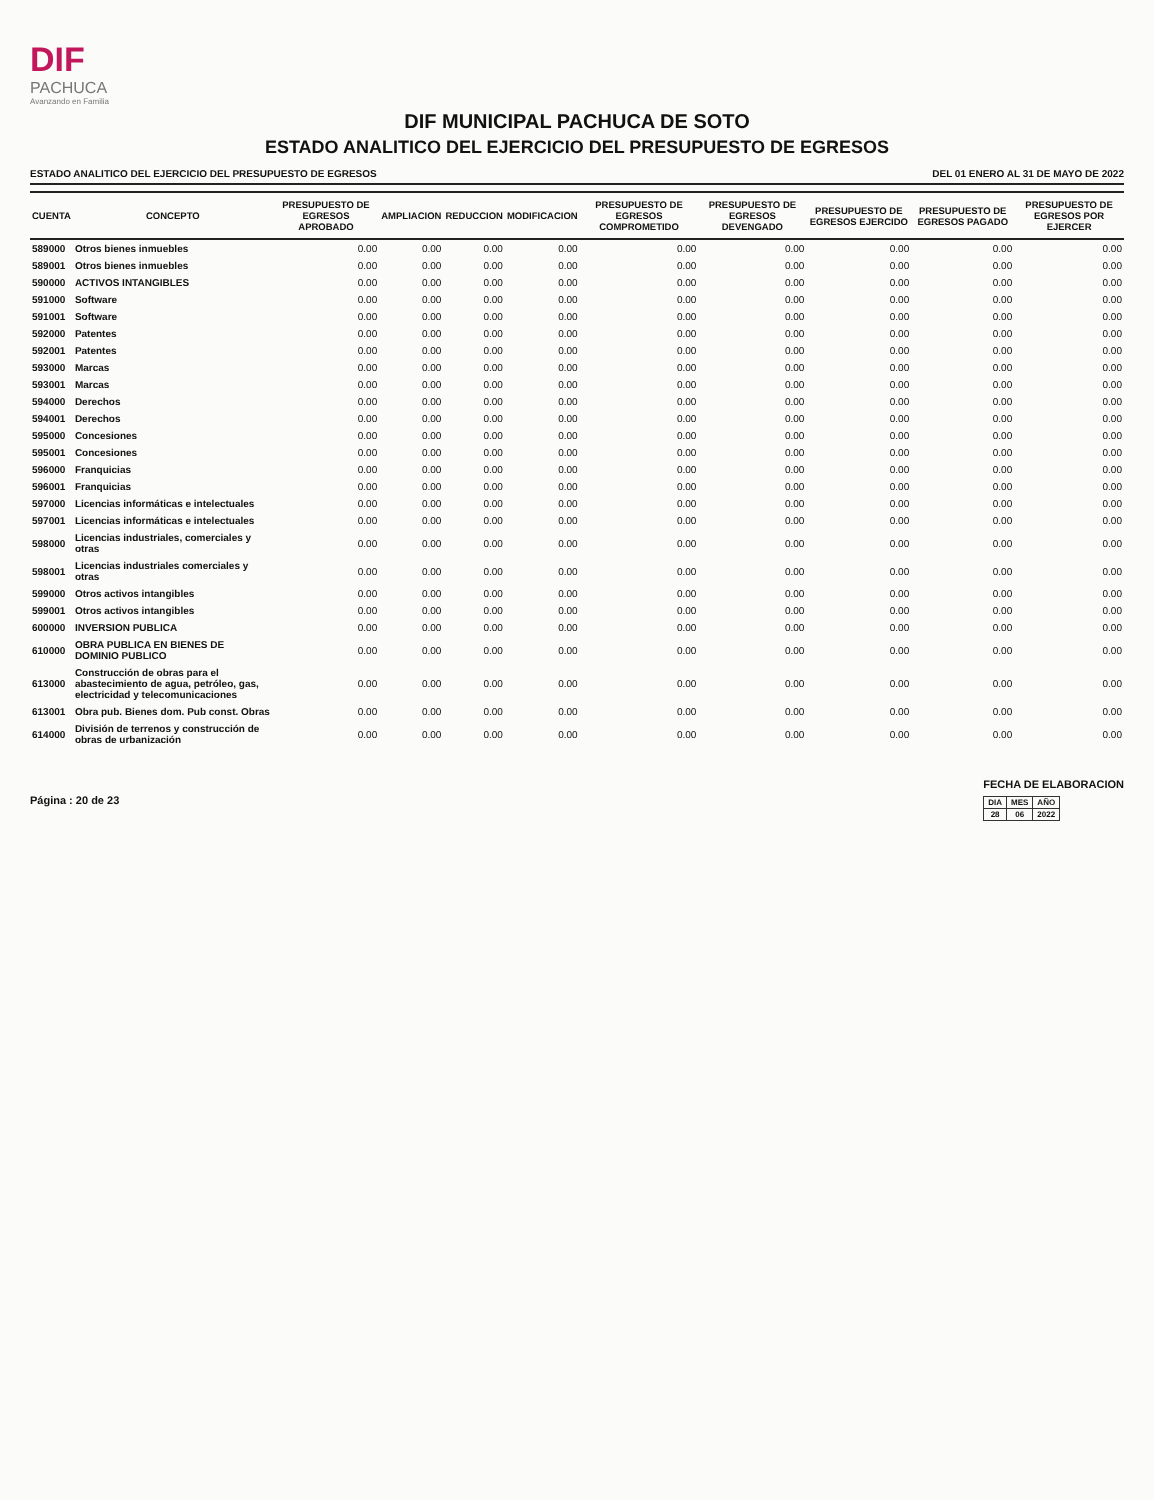DIF
PACHUCA
Avanzando en Familia
DIF MUNICIPAL PACHUCA DE SOTO
ESTADO ANALITICO DEL EJERCICIO DEL PRESUPUESTO DE EGRESOS
ESTADO ANALITICO DEL EJERCICIO DEL PRESUPUESTO DE EGRESOS DEL 01 ENERO AL 31 DE MAYO DE 2022
| CUENTA | CONCEPTO | PRESUPUESTO DE EGRESOS APROBADO | AMPLIACION | REDUCCION | MODIFICACION | PRESUPUESTO DE EGRESOS COMPROMETIDO | PRESUPUESTO DE EGRESOS DEVENGADO | PRESUPUESTO DE EGRESOS EJERCIDO | PRESUPUESTO DE EGRESOS PAGADO | PRESUPUESTO DE EGRESOS POR EJERCER |
| --- | --- | --- | --- | --- | --- | --- | --- | --- | --- | --- |
| 589000 | Otros bienes inmuebles | 0.00 | 0.00 | 0.00 | 0.00 | 0.00 | 0.00 | 0.00 | 0.00 | 0.00 |
| 589001 | Otros bienes inmuebles | 0.00 | 0.00 | 0.00 | 0.00 | 0.00 | 0.00 | 0.00 | 0.00 | 0.00 |
| 590000 | ACTIVOS INTANGIBLES | 0.00 | 0.00 | 0.00 | 0.00 | 0.00 | 0.00 | 0.00 | 0.00 | 0.00 |
| 591000 | Software | 0.00 | 0.00 | 0.00 | 0.00 | 0.00 | 0.00 | 0.00 | 0.00 | 0.00 |
| 591001 | Software | 0.00 | 0.00 | 0.00 | 0.00 | 0.00 | 0.00 | 0.00 | 0.00 | 0.00 |
| 592000 | Patentes | 0.00 | 0.00 | 0.00 | 0.00 | 0.00 | 0.00 | 0.00 | 0.00 | 0.00 |
| 592001 | Patentes | 0.00 | 0.00 | 0.00 | 0.00 | 0.00 | 0.00 | 0.00 | 0.00 | 0.00 |
| 593000 | Marcas | 0.00 | 0.00 | 0.00 | 0.00 | 0.00 | 0.00 | 0.00 | 0.00 | 0.00 |
| 593001 | Marcas | 0.00 | 0.00 | 0.00 | 0.00 | 0.00 | 0.00 | 0.00 | 0.00 | 0.00 |
| 594000 | Derechos | 0.00 | 0.00 | 0.00 | 0.00 | 0.00 | 0.00 | 0.00 | 0.00 | 0.00 |
| 594001 | Derechos | 0.00 | 0.00 | 0.00 | 0.00 | 0.00 | 0.00 | 0.00 | 0.00 | 0.00 |
| 595000 | Concesiones | 0.00 | 0.00 | 0.00 | 0.00 | 0.00 | 0.00 | 0.00 | 0.00 | 0.00 |
| 595001 | Concesiones | 0.00 | 0.00 | 0.00 | 0.00 | 0.00 | 0.00 | 0.00 | 0.00 | 0.00 |
| 596000 | Franquicias | 0.00 | 0.00 | 0.00 | 0.00 | 0.00 | 0.00 | 0.00 | 0.00 | 0.00 |
| 596001 | Franquicias | 0.00 | 0.00 | 0.00 | 0.00 | 0.00 | 0.00 | 0.00 | 0.00 | 0.00 |
| 597000 | Licencias informáticas e intelectuales | 0.00 | 0.00 | 0.00 | 0.00 | 0.00 | 0.00 | 0.00 | 0.00 | 0.00 |
| 597001 | Licencias informáticas e intelectuales | 0.00 | 0.00 | 0.00 | 0.00 | 0.00 | 0.00 | 0.00 | 0.00 | 0.00 |
| 598000 | Licencias industriales, comerciales y otras | 0.00 | 0.00 | 0.00 | 0.00 | 0.00 | 0.00 | 0.00 | 0.00 | 0.00 |
| 598001 | Licencias industriales comerciales y otras | 0.00 | 0.00 | 0.00 | 0.00 | 0.00 | 0.00 | 0.00 | 0.00 | 0.00 |
| 599000 | Otros activos intangibles | 0.00 | 0.00 | 0.00 | 0.00 | 0.00 | 0.00 | 0.00 | 0.00 | 0.00 |
| 599001 | Otros activos intangibles | 0.00 | 0.00 | 0.00 | 0.00 | 0.00 | 0.00 | 0.00 | 0.00 | 0.00 |
| 600000 | INVERSION PUBLICA | 0.00 | 0.00 | 0.00 | 0.00 | 0.00 | 0.00 | 0.00 | 0.00 | 0.00 |
| 610000 | OBRA PUBLICA EN BIENES DE DOMINIO PUBLICO | 0.00 | 0.00 | 0.00 | 0.00 | 0.00 | 0.00 | 0.00 | 0.00 | 0.00 |
| 613000 | Construcción de obras para el abastecimiento de agua, petróleo, gas, electricidad y telecomunicaciones | 0.00 | 0.00 | 0.00 | 0.00 | 0.00 | 0.00 | 0.00 | 0.00 | 0.00 |
| 613001 | Obra pub. Bienes dom. Pub const. Obras | 0.00 | 0.00 | 0.00 | 0.00 | 0.00 | 0.00 | 0.00 | 0.00 | 0.00 |
| 614000 | División de terrenos y construcción de obras de urbanización | 0.00 | 0.00 | 0.00 | 0.00 | 0.00 | 0.00 | 0.00 | 0.00 | 0.00 |
Página : 20 de 23
FECHA DE ELABORACION
| DIA | MES | AÑO |
| 28 | 06 | 2022 |